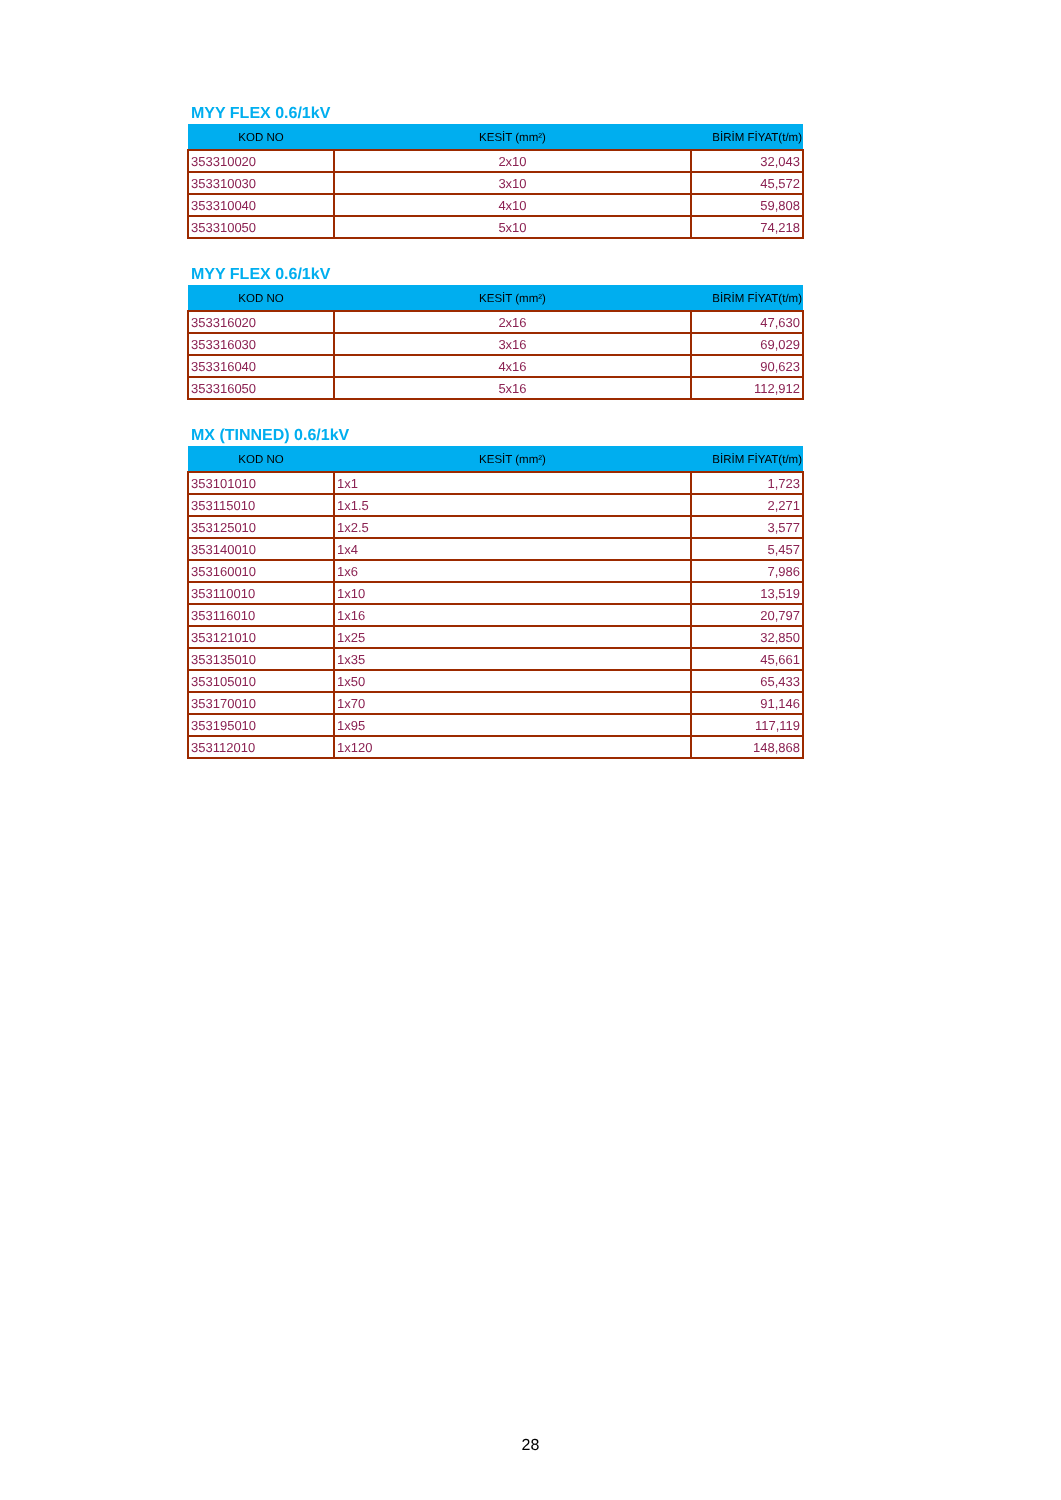MYY FLEX 0.6/1kV
| KOD NO | KESİT (mm²) | BİRİM FİYAT(t/m) |
| --- | --- | --- |
| 353310020 | 2x10 | 32,043 |
| 353310030 | 3x10 | 45,572 |
| 353310040 | 4x10 | 59,808 |
| 353310050 | 5x10 | 74,218 |
MYY FLEX 0.6/1kV
| KOD NO | KESİT (mm²) | BİRİM FİYAT(t/m) |
| --- | --- | --- |
| 353316020 | 2x16 | 47,630 |
| 353316030 | 3x16 | 69,029 |
| 353316040 | 4x16 | 90,623 |
| 353316050 | 5x16 | 112,912 |
MX (TINNED) 0.6/1kV
| KOD NO | KESİT (mm²) | BİRİM FİYAT(t/m) |
| --- | --- | --- |
| 353101010 | 1x1 | 1,723 |
| 353115010 | 1x1.5 | 2,271 |
| 353125010 | 1x2.5 | 3,577 |
| 353140010 | 1x4 | 5,457 |
| 353160010 | 1x6 | 7,986 |
| 353110010 | 1x10 | 13,519 |
| 353116010 | 1x16 | 20,797 |
| 353121010 | 1x25 | 32,850 |
| 353135010 | 1x35 | 45,661 |
| 353105010 | 1x50 | 65,433 |
| 353170010 | 1x70 | 91,146 |
| 353195010 | 1x95 | 117,119 |
| 353112010 | 1x120 | 148,868 |
28